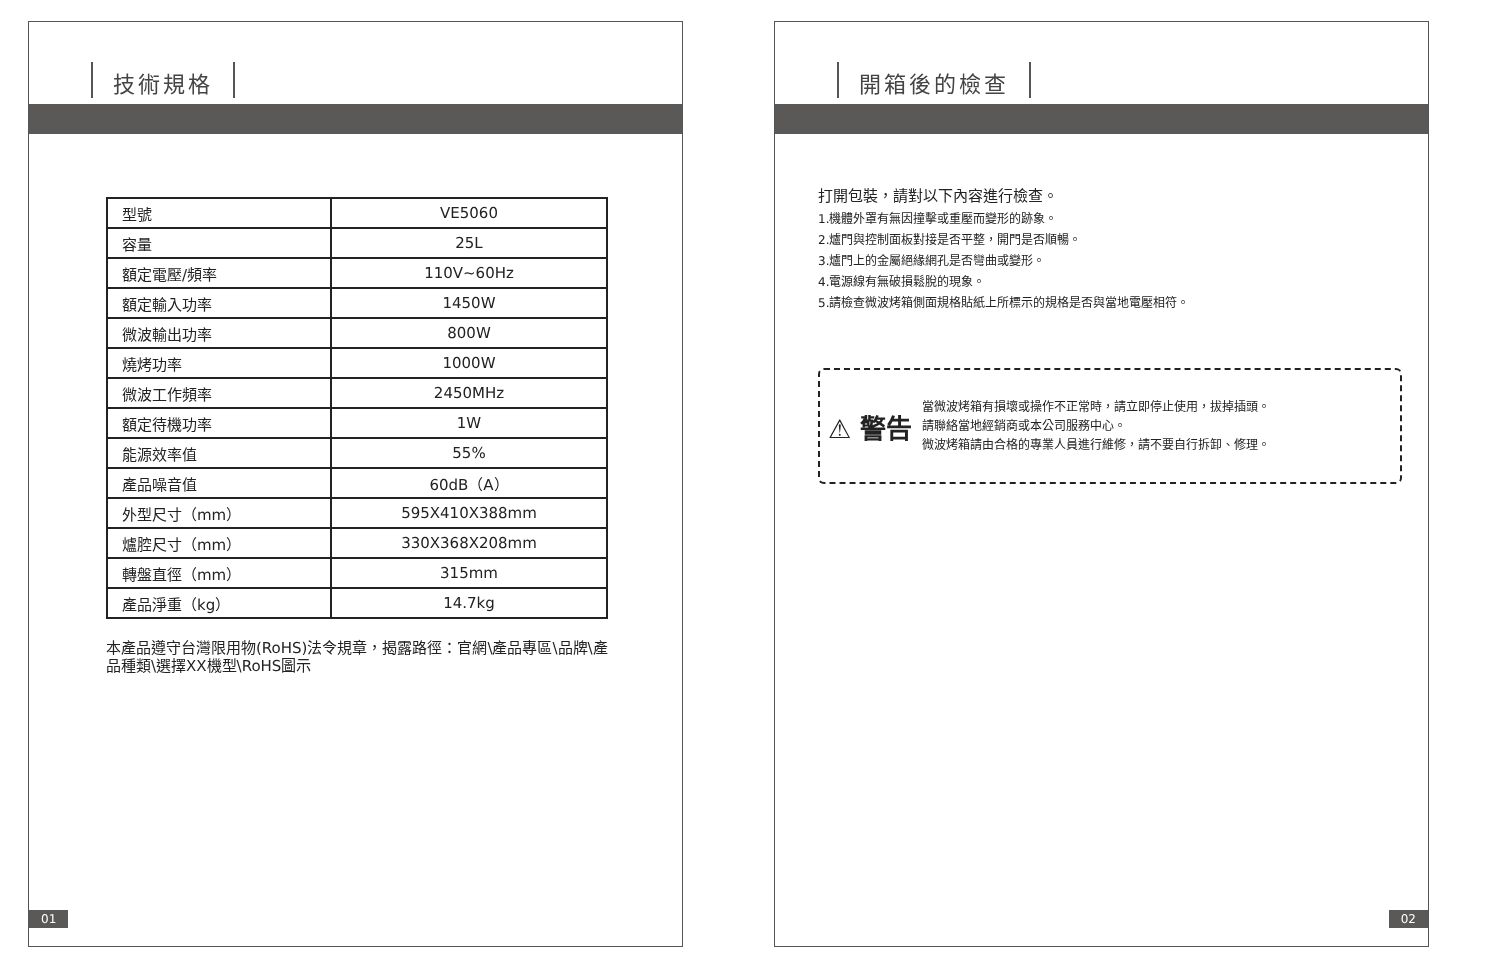技術規格
| 型號 | VE5060 |
| 容量 | 25L |
| 額定電壓/頻率 | 110V~60Hz |
| 額定輸入功率 | 1450W |
| 微波輸出功率 | 800W |
| 燒烤功率 | 1000W |
| 微波工作頻率 | 2450MHz |
| 額定待機功率 | 1W |
| 能源效率值 | 55% |
| 產品噪音值 | 60dB（A） |
| 外型尺寸（mm） | 595X410X388mm |
| 爐腔尺寸（mm） | 330X368X208mm |
| 轉盤直徑（mm） | 315mm |
| 產品淨重（kg） | 14.7kg |
本產品遵守台灣限用物(RoHS)法令規章，揭露路徑：官網\產品專區\品牌\產品種類\選擇XX機型\RoHS圖示
01
開箱後的檢查
打開包裝，請對以下內容進行檢查。
1.機體外罩有無因撞擊或重壓而變形的跡象。
2.爐門與控制面板對接是否平整，開門是否順暢。
3.爐門上的金屬絕緣網孔是否彎曲或變形。
4.電源線有無破損鬆脫的現象。
5.請檢查微波烤箱側面規格貼紙上所標示的規格是否與當地電壓相符。
⚠ 警告
當微波烤箱有損壞或操作不正常時，請立即停止使用，拔掉插頭。
請聯絡當地經銷商或本公司服務中心。
微波烤箱請由合格的專業人員進行維修，請不要自行拆卸、修理。
02